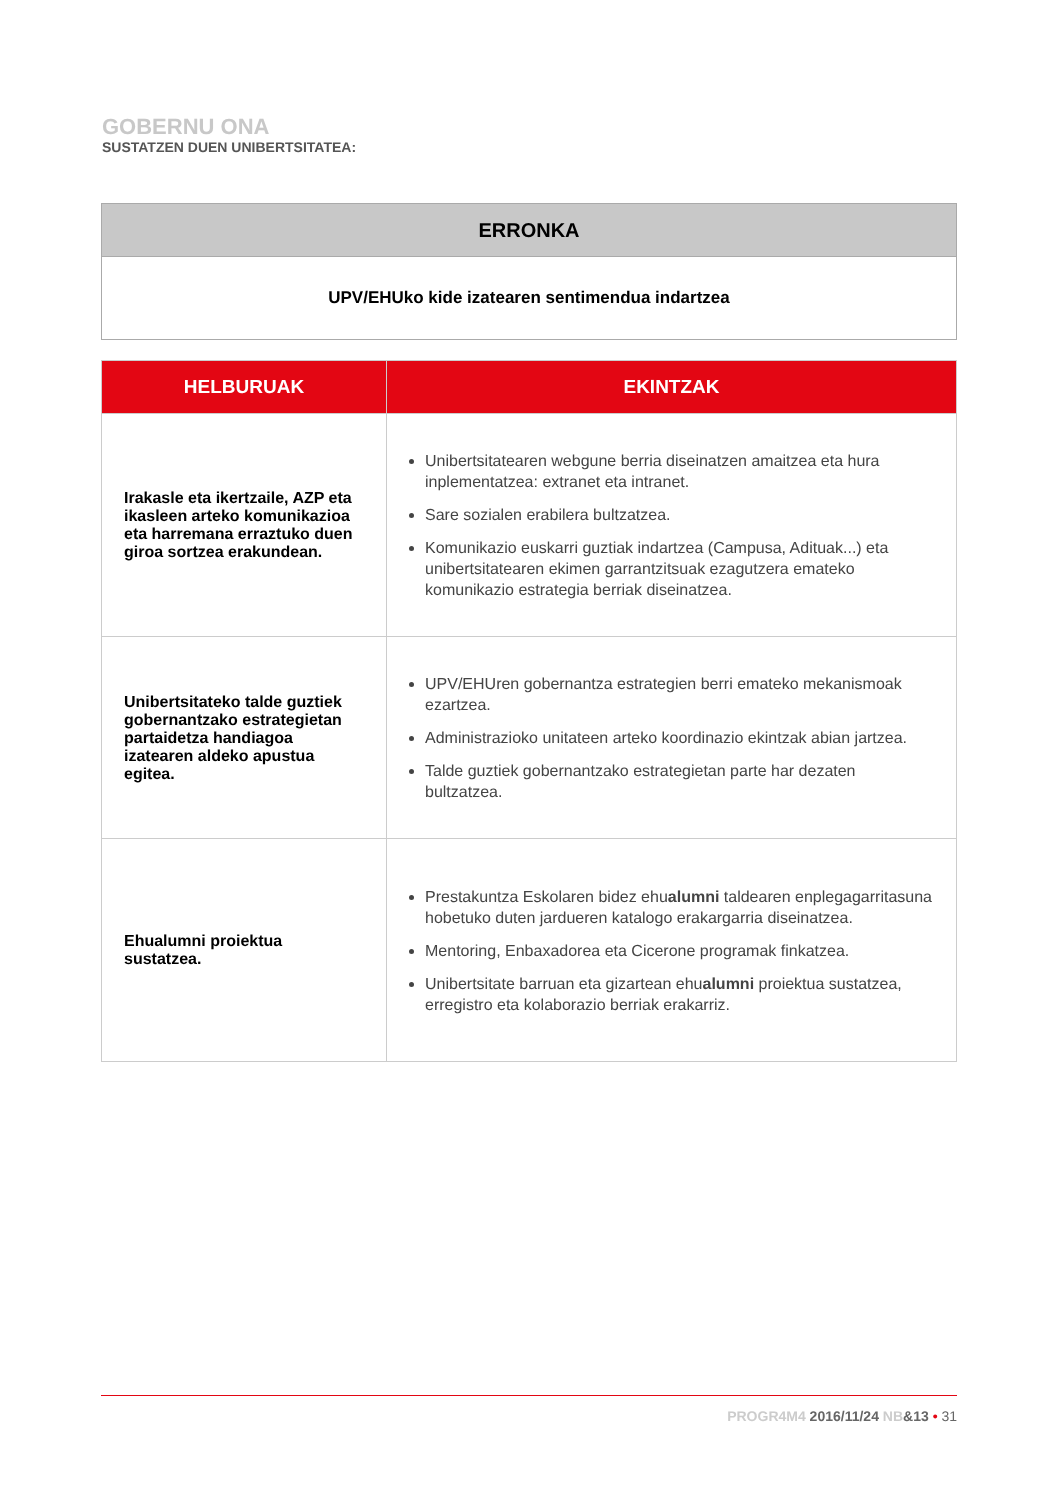GOBERNU ONA
SUSTATZEN DUEN UNIBERTSITATEA:
| ERRONKA |
| --- |
| UPV/EHUko kide izatearen sentimendua indartzea |
| HELBURUAK | EKINTZAK |
| --- | --- |
| Irakasle eta ikertzaile, AZP eta ikasleen arteko komunikazioa eta harremana erraztuko duen giroa sortzea erakundean. | Unibertsitatearen webgune berria diseinatzen amaitzea eta hura inplementatzea: extranet eta intranet. Sare sozialen erabilera bultzatzea. Komunikazio euskarri guztiak indartzea (Campusa, Adituak...) eta unibertsitatearen ekimen garrantzitsuak ezagutzera emateko komunikazio estrategia berriak diseinatzea. |
| Unibertsitateko talde guztiek gobernantzako estrategietan partaidetza handiagoa izatearen aldeko apustua egitea. | UPV/EHUren gobernantza estrategien berri emateko mekanismoak ezartzea. Administrazioko unitateen arteko koordinazio ekintzak abian jartzea. Talde guztiek gobernantzako estrategietan parte har dezaten bultzatzea. |
| Ehualumni proiektua sustatzea. | Prestakuntza Eskolaren bidez ehu alumni taldearen enplegagarritasuna hobetuko duten jardueren katalogo erakargarria diseinatzea. Mentoring, Enbaxadorea eta Cicerone programak finkatzea. Unibertsitate barruan eta gizartean ehu alumni proiektua sustatzea, erregistro eta kolaborazio berriak erakarriz. |
PROGR4M4 2016/11/24 NB&13 • 31